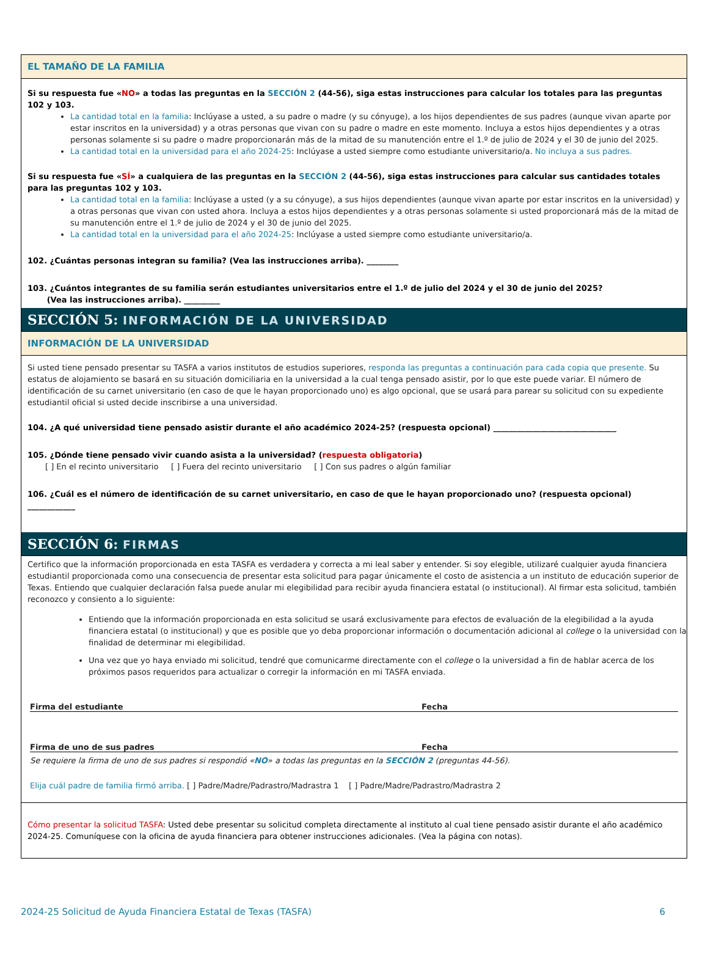EL TAMAÑO DE LA FAMILIA
Si su respuesta fue «NO» a todas las preguntas en la SECCIÓN 2 (44-56), siga estas instrucciones para calcular los totales para las preguntas 102 y 103.
La cantidad total en la familia: Inclúyase a usted, a su padre o madre (y su cónyuge), a los hijos dependientes de sus padres (aunque vivan aparte por estar inscritos en la universidad) y a otras personas que vivan con su padre o madre en este momento. Incluya a estos hijos dependientes y a otras personas solamente si su padre o madre proporcionarán más de la mitad de su manutención entre el 1.º de julio de 2024 y el 30 de junio del 2025.
La cantidad total en la universidad para el año 2024-25: Inclúyase a usted siempre como estudiante universitario/a. No incluya a sus padres.
Si su respuesta fue «SÍ» a cualquiera de las preguntas en la SECCIÓN 2 (44-56), siga estas instrucciones para calcular sus cantidades totales para las preguntas 102 y 103.
La cantidad total en la familia: Inclúyase a usted (y a su cónyuge), a sus hijos dependientes (aunque vivan aparte por estar inscritos en la universidad) y a otras personas que vivan con usted ahora. Incluya a estos hijos dependientes y a otras personas solamente si usted proporcionará más de la mitad de su manutención entre el 1.º de julio de 2024 y el 30 de junio del 2025.
La cantidad total en la universidad para el año 2024-25: Inclúyase a usted siempre como estudiante universitario/a.
102. ¿Cuántas personas integran su familia? (Vea las instrucciones arriba). ________
103. ¿Cuántos integrantes de su familia serán estudiantes universitarios entre el 1.º de julio del 2024 y el 30 de junio del 2025?
(Vea las instrucciones arriba). _________
SECCIÓN 5: INFORMACIÓN DE LA UNIVERSIDAD
INFORMACIÓN DE LA UNIVERSIDAD
Si usted tiene pensado presentar su TASFA a varios institutos de estudios superiores, responda las preguntas a continuación para cada copia que presente. Su estatus de alojamiento se basará en su situación domiciliaria en la universidad a la cual tenga pensado asistir, por lo que este puede variar. El número de identificación de su carnet universitario (en caso de que le hayan proporcionado uno) es algo opcional, que se usará para parear su solicitud con su expediente estudiantil oficial si usted decide inscribirse a una universidad.
104. ¿A qué universidad tiene pensado asistir durante el año académico 2024-25? (respuesta opcional) _______________________________
105. ¿Dónde tiene pensado vivir cuando asista a la universidad? (respuesta obligatoria)
[ ] En el recinto universitario [ ] Fuera del recinto universitario [ ] Con sus padres o algún familiar
106. ¿Cuál es el número de identificación de su carnet universitario, en caso de que le hayan proporcionado uno? (respuesta opcional) ____________
SECCIÓN 6: FIRMAS
Certifico que la información proporcionada en esta TASFA es verdadera y correcta a mi leal saber y entender. Si soy elegible, utilizaré cualquier ayuda financiera estudiantil proporcionada como una consecuencia de presentar esta solicitud para pagar únicamente el costo de asistencia a un instituto de educación superior de Texas. Entiendo que cualquier declaración falsa puede anular mi elegibilidad para recibir ayuda financiera estatal (o institucional). Al firmar esta solicitud, también reconozco y consiento a lo siguiente:
Entiendo que la información proporcionada en esta solicitud se usará exclusivamente para efectos de evaluación de la elegibilidad a la ayuda financiera estatal (o institucional) y que es posible que yo deba proporcionar información o documentación adicional al college o la universidad con la finalidad de determinar mi elegibilidad.
Una vez que yo haya enviado mi solicitud, tendré que comunicarme directamente con el college o la universidad a fin de hablar acerca de los próximos pasos requeridos para actualizar o corregir la información en mi TASFA enviada.
Firma del estudiante Fecha
Firma de uno de sus padres Fecha
Se requiere la firma de uno de sus padres si respondió «NO» a todas las preguntas en la SECCIÓN 2 (preguntas 44-56).
Elija cuál padre de familia firmó arriba. [ ] Padre/Madre/Padrastro/Madrastra 1 [ ] Padre/Madre/Padrastro/Madrastra 2
Cómo presentar la solicitud TASFA: Usted debe presentar su solicitud completa directamente al instituto al cual tiene pensado asistir durante el año académico 2024-25. Comuníquese con la oficina de ayuda financiera para obtener instrucciones adicionales. (Vea la página con notas).
2024-25 Solicitud de Ayuda Financiera Estatal de Texas (TASFA) 6